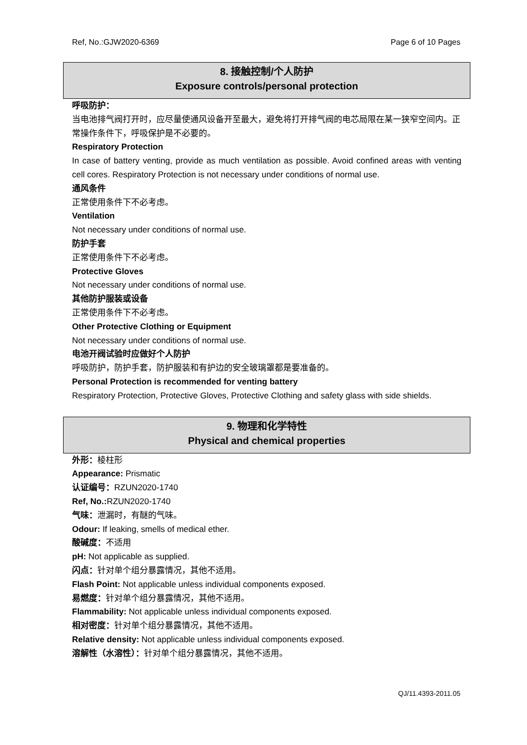Ref, No.:GJW2020-6369 Page 6 of 10 Pages
8. 接触控制/个人防护
Exposure controls/personal protection
呼吸防护：
当电池排气阀打开时，应尽量使通风设备开至最大，避免将打开排气阀的电芯局限在某一狭窄空间内。正常操作条件下，呼吸保护是不必要的。
Respiratory Protection
In case of battery venting, provide as much ventilation as possible. Avoid confined areas with venting cell cores. Respiratory Protection is not necessary under conditions of normal use.
通风条件
正常使用条件下不必考虑。
Ventilation
Not necessary under conditions of normal use.
防护手套
正常使用条件下不必考虑。
Protective Gloves
Not necessary under conditions of normal use.
其他防护服装或设备
正常使用条件下不必考虑。
Other Protective Clothing or Equipment
Not necessary under conditions of normal use.
电池开阀试验时应做好个人防护
呼吸防护，防护手套，防护服装和有护边的安全玻璃罩都是要准备的。
Personal Protection is recommended for venting battery
Respiratory Protection, Protective Gloves, Protective Clothing and safety glass with side shields.
9. 物理和化学特性
Physical and chemical properties
外形：棱柱形
Appearance: Prismatic
认证编号：RZUN2020-1740
Ref, No.: RZUN2020-1740
气味：泄漏时，有醚的气味。
Odour: If leaking, smells of medical ether.
酸碱度：不适用
pH: Not applicable as supplied.
闪点：针对单个组分暴露情况，其他不适用。
Flash Point: Not applicable unless individual components exposed.
易燃度：针对单个组分暴露情况，其他不适用。
Flammability: Not applicable unless individual components exposed.
相对密度：针对单个组分暴露情况，其他不适用。
Relative density: Not applicable unless individual components exposed.
溶解性（水溶性）：针对单个组分暴露情况，其他不适用。
QJ/11.4393-2011.05